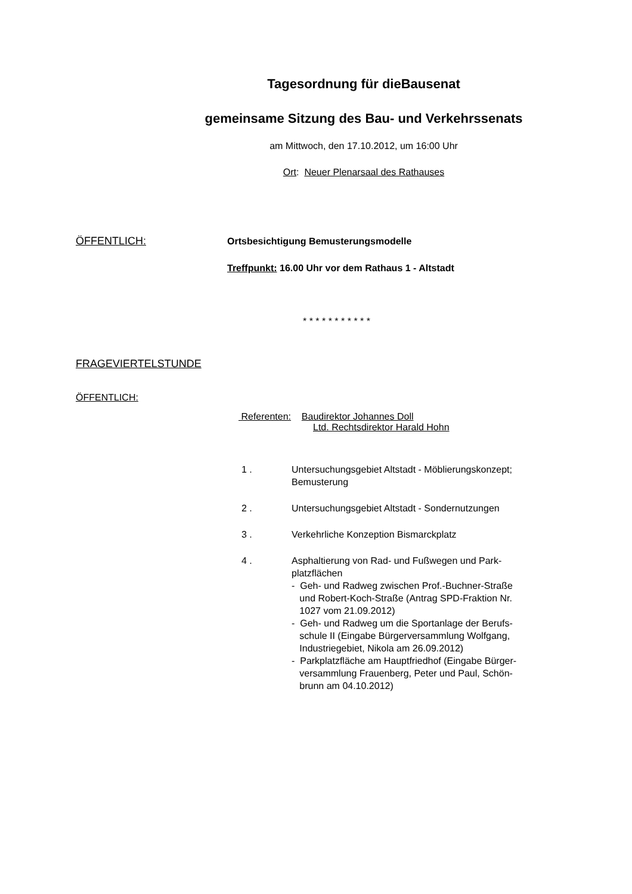Tagesordnung für dieBausenat
gemeinsame Sitzung des Bau- und Verkehrssenats
am Mittwoch, den 17.10.2012, um 16:00 Uhr
Ort: Neuer Plenarsaal des Rathauses
ÖFFENTLICH:
Ortsbesichtigung Bemusterungsmodelle
Treffpunkt: 16.00 Uhr vor dem Rathaus 1 - Altstadt
* * * * * * * * * * *
FRAGEVIERTELSTUNDE
ÖFFENTLICH:
Referenten: Baudirektor Johannes Doll
Ltd. Rechtsdirektor Harald Hohn
1 . Untersuchungsgebiet Altstadt - Möblierungskonzept;
Bemusterung
2 . Untersuchungsgebiet Altstadt - Sondernutzungen
3 . Verkehrliche Konzeption Bismarckplatz
4 . Asphaltierung von Rad- und Fußwegen und Park-
platzflächen
- Geh- und Radweg zwischen Prof.-Buchner-Straße
und Robert-Koch-Straße (Antrag SPD-Fraktion Nr.
1027 vom 21.09.2012)
- Geh- und Radweg um die Sportanlage der Berufs-
schule II (Eingabe Bürgerversammlung Wolfgang,
Industriegebiet, Nikola am 26.09.2012)
- Parkplatzfläche am Hauptfriedhof (Eingabe Bürger-
versammlung Frauenberg, Peter und Paul, Schön-
brunn am 04.10.2012)